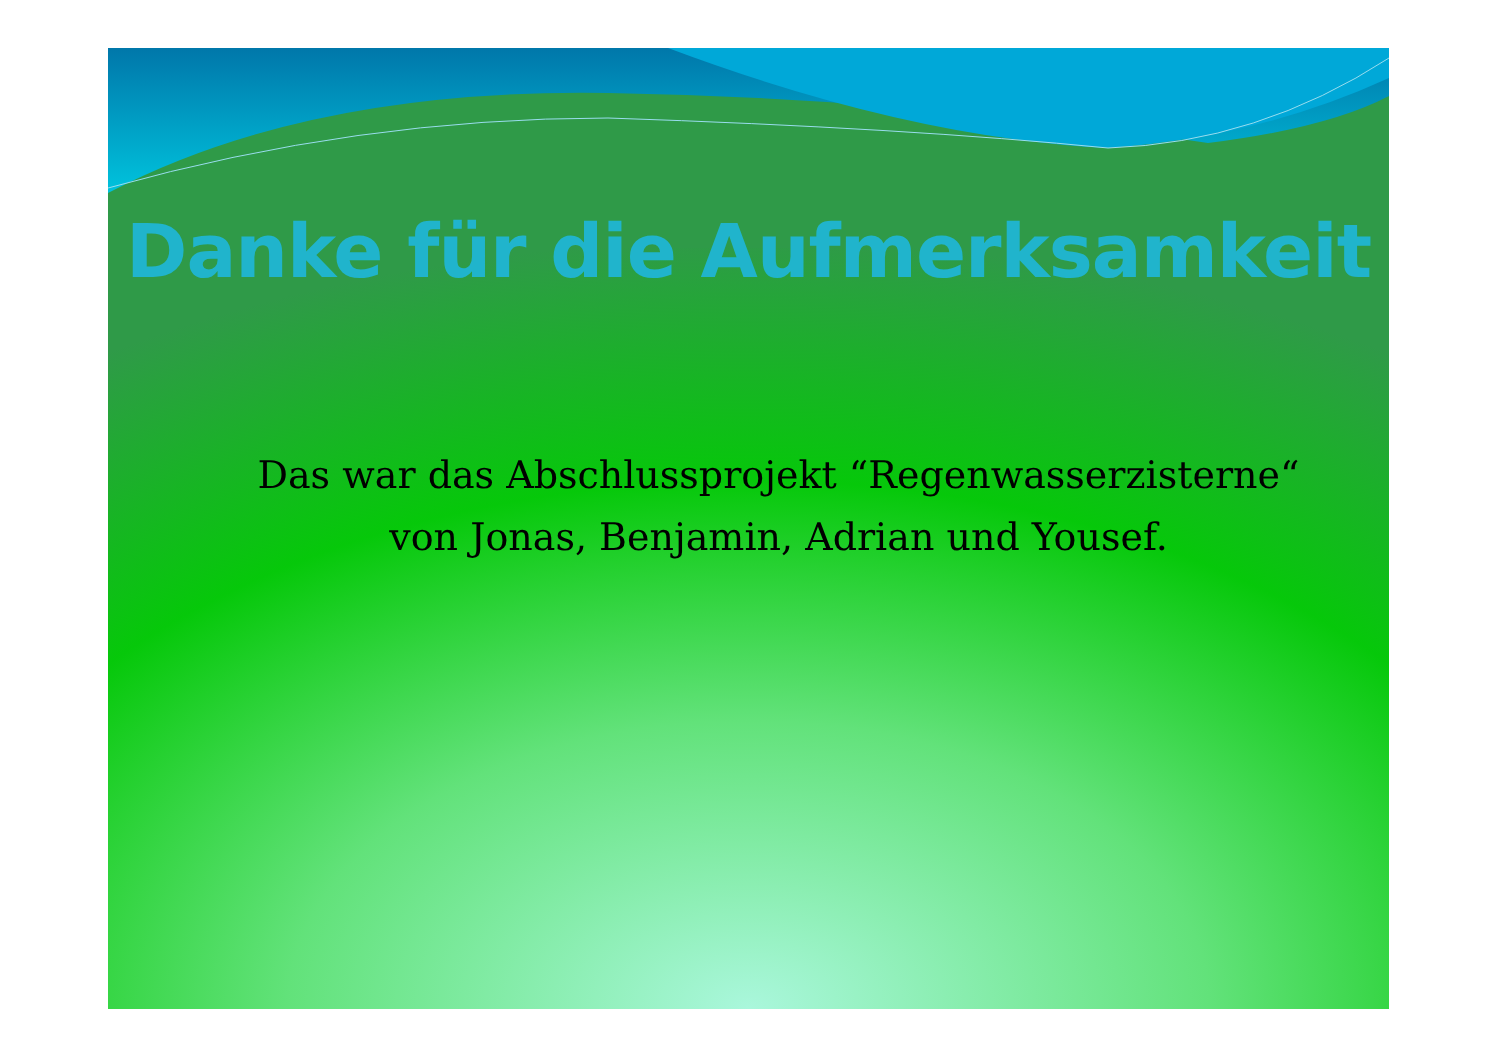Danke für die Aufmerksamkeit
Das war das Abschlussprojekt “Regenwasserzisterne“
von Jonas, Benjamin, Adrian und Yousef.